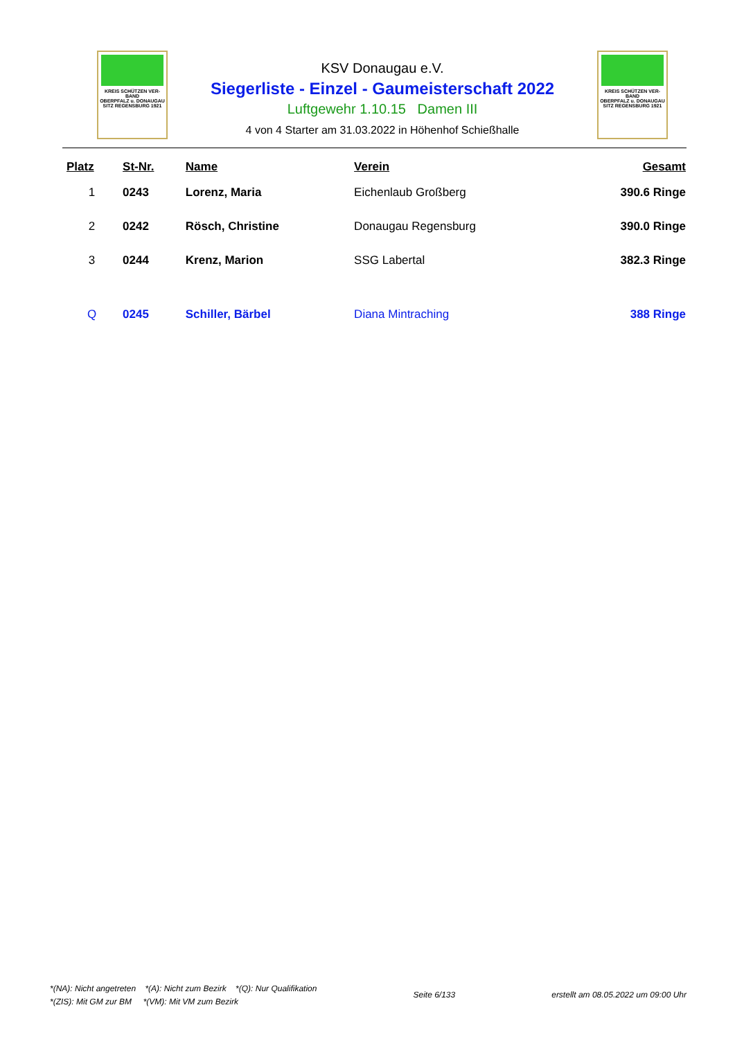KREIS SCHÜTZEN VER-BAND
OBERPFALZ u. DONAUGAU
SITZ REGENSBURG 1921
KSV Donaugau e.V.
Siegerliste - Einzel - Gaumeisterschaft 2022
Luftgewehr 1.10.15 Damen III
4 von 4 Starter am 31.03.2022 in Höhenhof Schießhalle
KREIS SCHÜTZEN VER-BAND
OBERPFALZ u. DONAUGAU
SITZ REGENSBURG 1921
| Platz | St-Nr. | Name | Verein | Gesamt |
| --- | --- | --- | --- | --- |
| 1 | 0243 | Lorenz, Maria | Eichenlaub Großberg | 390.6 Ringe |
| 2 | 0242 | Rösch, Christine | Donaugau Regensburg | 390.0 Ringe |
| 3 | 0244 | Krenz, Marion | SSG Labertal | 382.3 Ringe |
| Q | 0245 | Schiller, Bärbel | Diana Mintraching | 388 Ringe |
*(NA): Nicht angetreten *(A): Nicht zum Bezirk *(Q): Nur Qualifikation
*(ZIS): Mit GM zur BM *(VM): Mit VM zum Bezirk
Seite 6/133 erstellt am 08.05.2022 um 09:00 Uhr